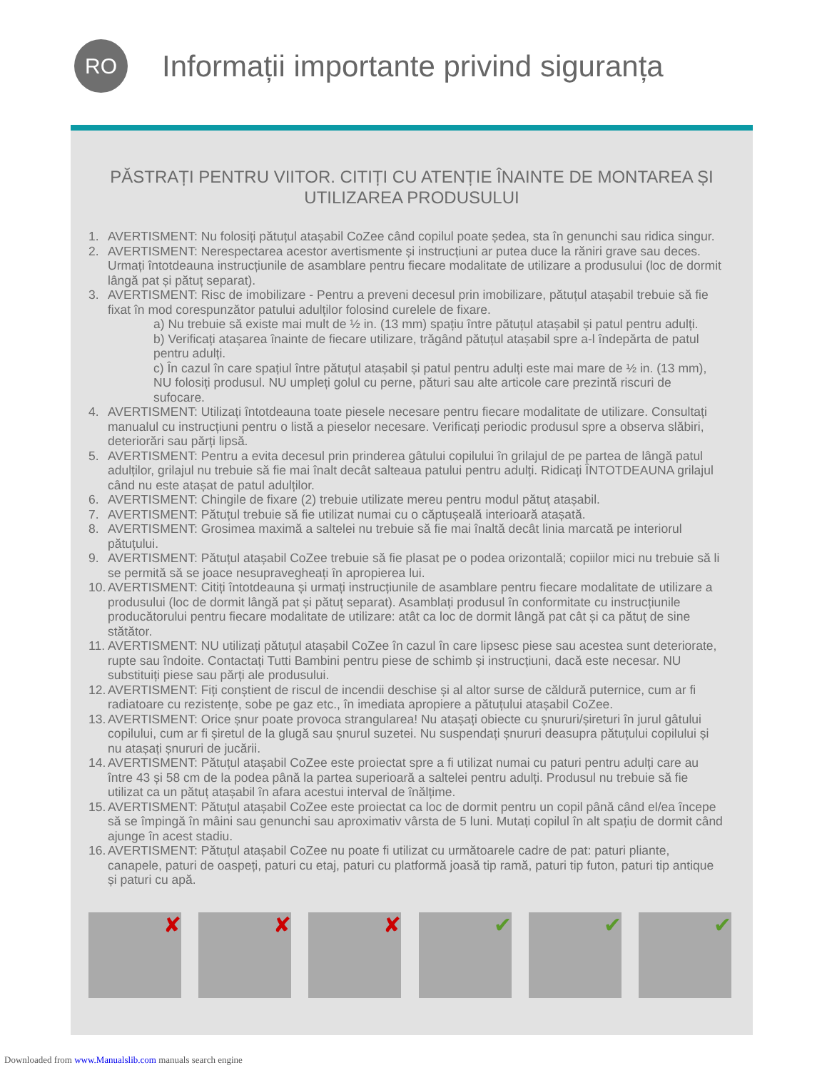RO
Informații importante privind siguranța
PĂSTRAȚI PENTRU VIITOR. CITIȚI CU ATENȚIE ÎNAINTE DE MONTAREA ȘI UTILIZAREA PRODUSULUI
1. AVERTISMENT: Nu folosiți pătuțul atașabil CoZee când copilul poate ședea, sta în genunchi sau ridica singur.
2. AVERTISMENT: Nerespectarea acestor avertismente și instrucțiuni ar putea duce la răniri grave sau deces. Urmați întotdeauna instrucțiunile de asamblare pentru fiecare modalitate de utilizare a produsului (loc de dormit lângă pat și pătuț separat).
3. AVERTISMENT: Risc de imobilizare - Pentru a preveni decesul prin imobilizare, pătuțul atașabil trebuie să fie fixat în mod corespunzător patului adulților folosind curelele de fixare.
a) Nu trebuie să existe mai mult de ½ in. (13 mm) spațiu între pătuțul atașabil și patul pentru adulți.
b) Verificați atașarea înainte de fiecare utilizare, trăgând pătuțul atașabil spre a-l îndepărta de patul pentru adulți.
c) În cazul în care spațiul între pătuțul atașabil și patul pentru adulți este mai mare de ½ in. (13 mm), NU folosiți produsul. NU umpleți golul cu perne, pături sau alte articole care prezintă riscuri de sufocare.
4. AVERTISMENT: Utilizați întotdeauna toate piesele necesare pentru fiecare modalitate de utilizare. Consultați manualul cu instrucțiuni pentru o listă a pieselor necesare. Verificați periodic produsul spre a observa slăbiri, deteriorări sau părți lipsă.
5. AVERTISMENT: Pentru a evita decesul prin prinderea gâtului copilului în grilajul de pe partea de lângă patul adulților, grilajul nu trebuie să fie mai înalt decât salteaua patului pentru adulți. Ridicați ÎNTOTDEAUNA grilajul când nu este atașat de patul adulților.
6. AVERTISMENT: Chingile de fixare (2) trebuie utilizate mereu pentru modul pătuț atașabil.
7. AVERTISMENT: Pătuțul trebuie să fie utilizat numai cu o căptușeală interioară atașată.
8. AVERTISMENT: Grosimea maximă a saltelei nu trebuie să fie mai înaltă decât linia marcată pe interiorul pătuțului.
9. AVERTISMENT: Pătuțul atașabil CoZee trebuie să fie plasat pe o podea orizontală; copiilor mici nu trebuie să li se permită să se joace nesupravegheați în apropierea lui.
10. AVERTISMENT: Citiți întotdeauna și urmați instrucțiunile de asamblare pentru fiecare modalitate de utilizare a produsului (loc de dormit lângă pat și pătuț separat). Asamblați produsul în conformitate cu instrucțiunile producătorului pentru fiecare modalitate de utilizare: atât ca loc de dormit lângă pat cât și ca pătuț de sine stătător.
11. AVERTISMENT: NU utilizați pătuțul atașabil CoZee în cazul în care lipsesc piese sau acestea sunt deteriorate, rupte sau îndoite. Contactați Tutti Bambini pentru piese de schimb și instrucțiuni, dacă este necesar. NU substituiți piese sau părți ale produsului.
12. AVERTISMENT: Fiți conștient de riscul de incendii deschise și al altor surse de căldură puternice, cum ar fi radiatoare cu rezistențe, sobe pe gaz etc., în imediata apropiere a pătuțului atașabil CoZee.
13. AVERTISMENT: Orice șnur poate provoca strangularea! Nu atașați obiecte cu șnururi/șireturi în jurul gâtului copilului, cum ar fi șiretul de la glugă sau șnurul suzetei. Nu suspendați șnururi deasupra pătuțului copilului și nu atașați șnururi de jucării.
14. AVERTISMENT: Pătuțul atașabil CoZee este proiectat spre a fi utilizat numai cu paturi pentru adulți care au între 43 și 58 cm de la podea până la partea superioară a saltelei pentru adulți. Produsul nu trebuie să fie utilizat ca un pătuț atașabil în afara acestui interval de înălțime.
15. AVERTISMENT: Pătuțul atașabil CoZee este proiectat ca loc de dormit pentru un copil până când el/ea începe să se împingă în mâini sau genunchi sau aproximativ vârsta de 5 luni. Mutați copilul în alt spațiu de dormit când ajunge în acest stadiu.
16. AVERTISMENT: Pătuțul atașabil CoZee nu poate fi utilizat cu următoarele cadre de pat: paturi pliante, canapele, paturi de oaspeți, paturi cu etaj, paturi cu platformă joasă tip ramă, paturi tip futon, paturi tip antique și paturi cu apă.
✘
✘
✘
✔
✔
✔
Downloaded from www.Manualslib.com manuals search engine